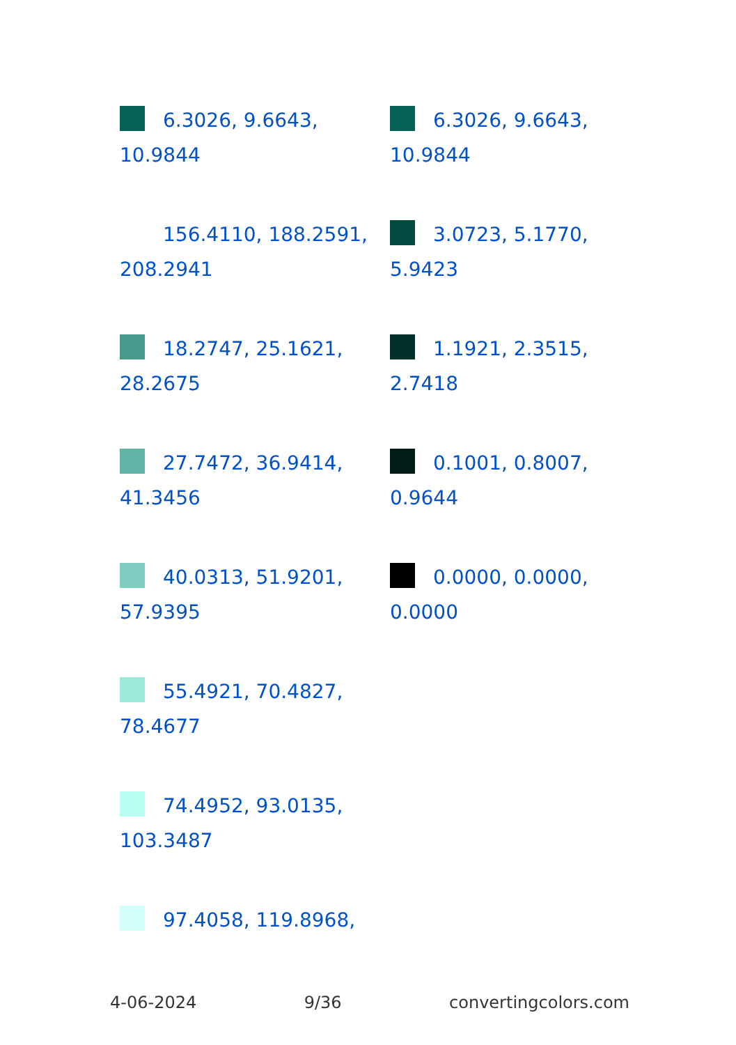6.3026, 9.6643, 10.9844 6.3026, 9.6643, 10.9844
156.4110, 188.2591, 208.2941
3.0723, 5.1770, 5.9423
18.2747, 25.1621, 28.2675
1.1921, 2.3515, 2.7418
27.7472, 36.9414, 41.3456
0.1001, 0.8007, 0.9644
40.0313, 51.9201, 57.9395
0.0000, 0.0000, 0.0000
55.4921, 70.4827, 78.4677
74.4952, 93.0135, 103.3487
97.4058, 119.8968,
4-06-2024 9/36 convertingcolors.com